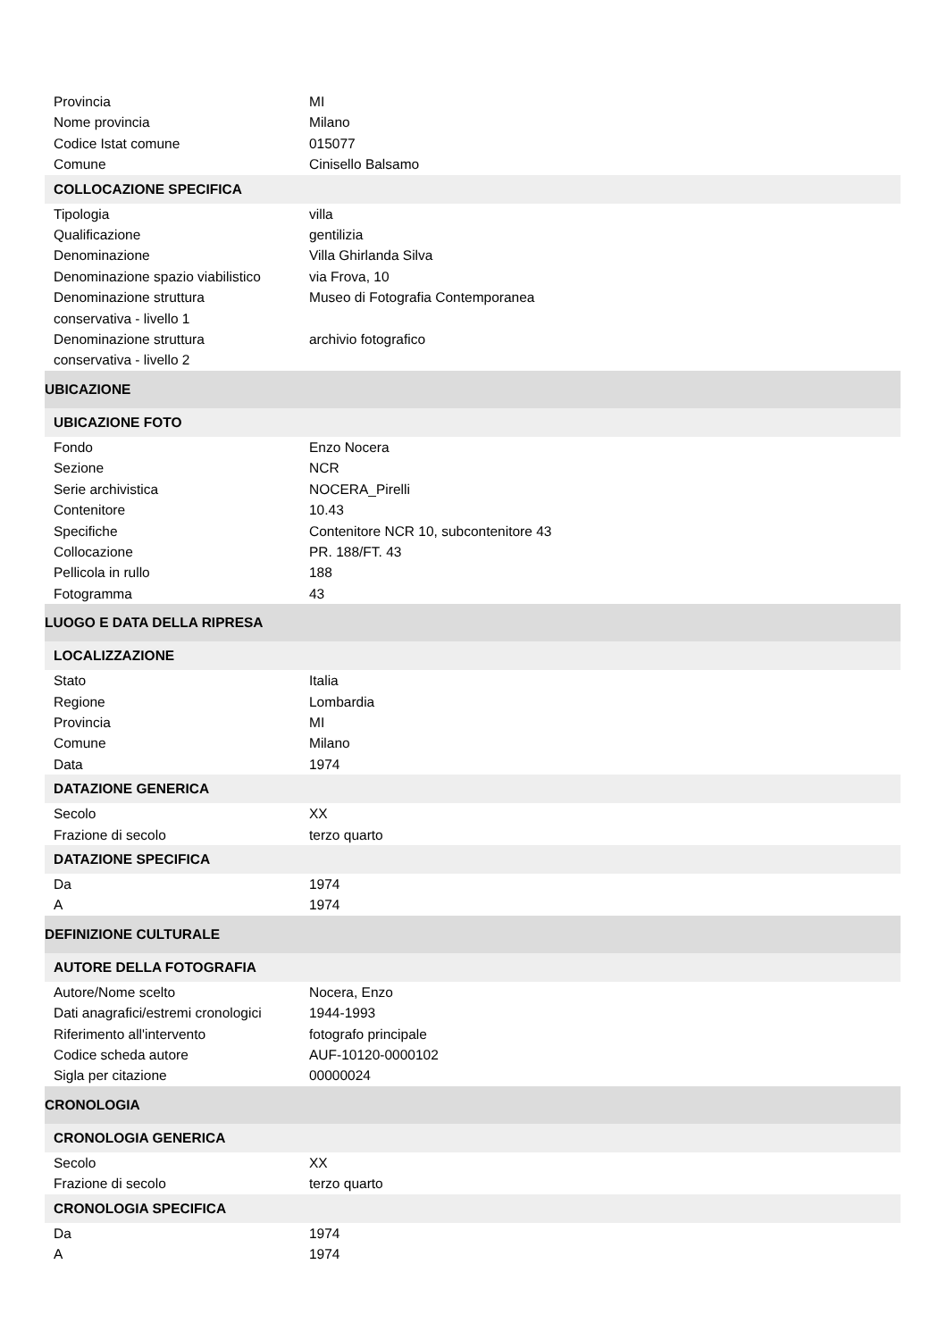| Provincia | MI |
| Nome provincia | Milano |
| Codice Istat comune | 015077 |
| Comune | Cinisello Balsamo |
| COLLOCAZIONE SPECIFICA | |
| Tipologia | villa |
| Qualificazione | gentilizia |
| Denominazione | Villa Ghirlanda Silva |
| Denominazione spazio viabilistico | via Frova, 10 |
| Denominazione struttura conservativa - livello 1 | Museo di Fotografia Contemporanea |
| Denominazione struttura conservativa - livello 2 | archivio fotografico |
| UBICAZIONE | |
| UBICAZIONE FOTO | |
| Fondo | Enzo Nocera |
| Sezione | NCR |
| Serie archivistica | NOCERA_Pirelli |
| Contenitore | 10.43 |
| Specifiche | Contenitore NCR 10, subcontenitore 43 |
| Collocazione | PR. 188/FT. 43 |
| Pellicola in rullo | 188 |
| Fotogramma | 43 |
| LUOGO E DATA DELLA RIPRESA | |
| LOCALIZZAZIONE | |
| Stato | Italia |
| Regione | Lombardia |
| Provincia | MI |
| Comune | Milano |
| Data | 1974 |
| DATAZIONE GENERICA | |
| Secolo | XX |
| Frazione di secolo | terzo quarto |
| DATAZIONE SPECIFICA | |
| Da | 1974 |
| A | 1974 |
| DEFINIZIONE CULTURALE | |
| AUTORE DELLA FOTOGRAFIA | |
| Autore/Nome scelto | Nocera, Enzo |
| Dati anagrafici/estremi cronologici | 1944-1993 |
| Riferimento all'intervento | fotografo principale |
| Codice scheda autore | AUF-10120-0000102 |
| Sigla per citazione | 00000024 |
| CRONOLOGIA | |
| CRONOLOGIA GENERICA | |
| Secolo | XX |
| Frazione di secolo | terzo quarto |
| CRONOLOGIA SPECIFICA | |
| Da | 1974 |
| A | 1974 |